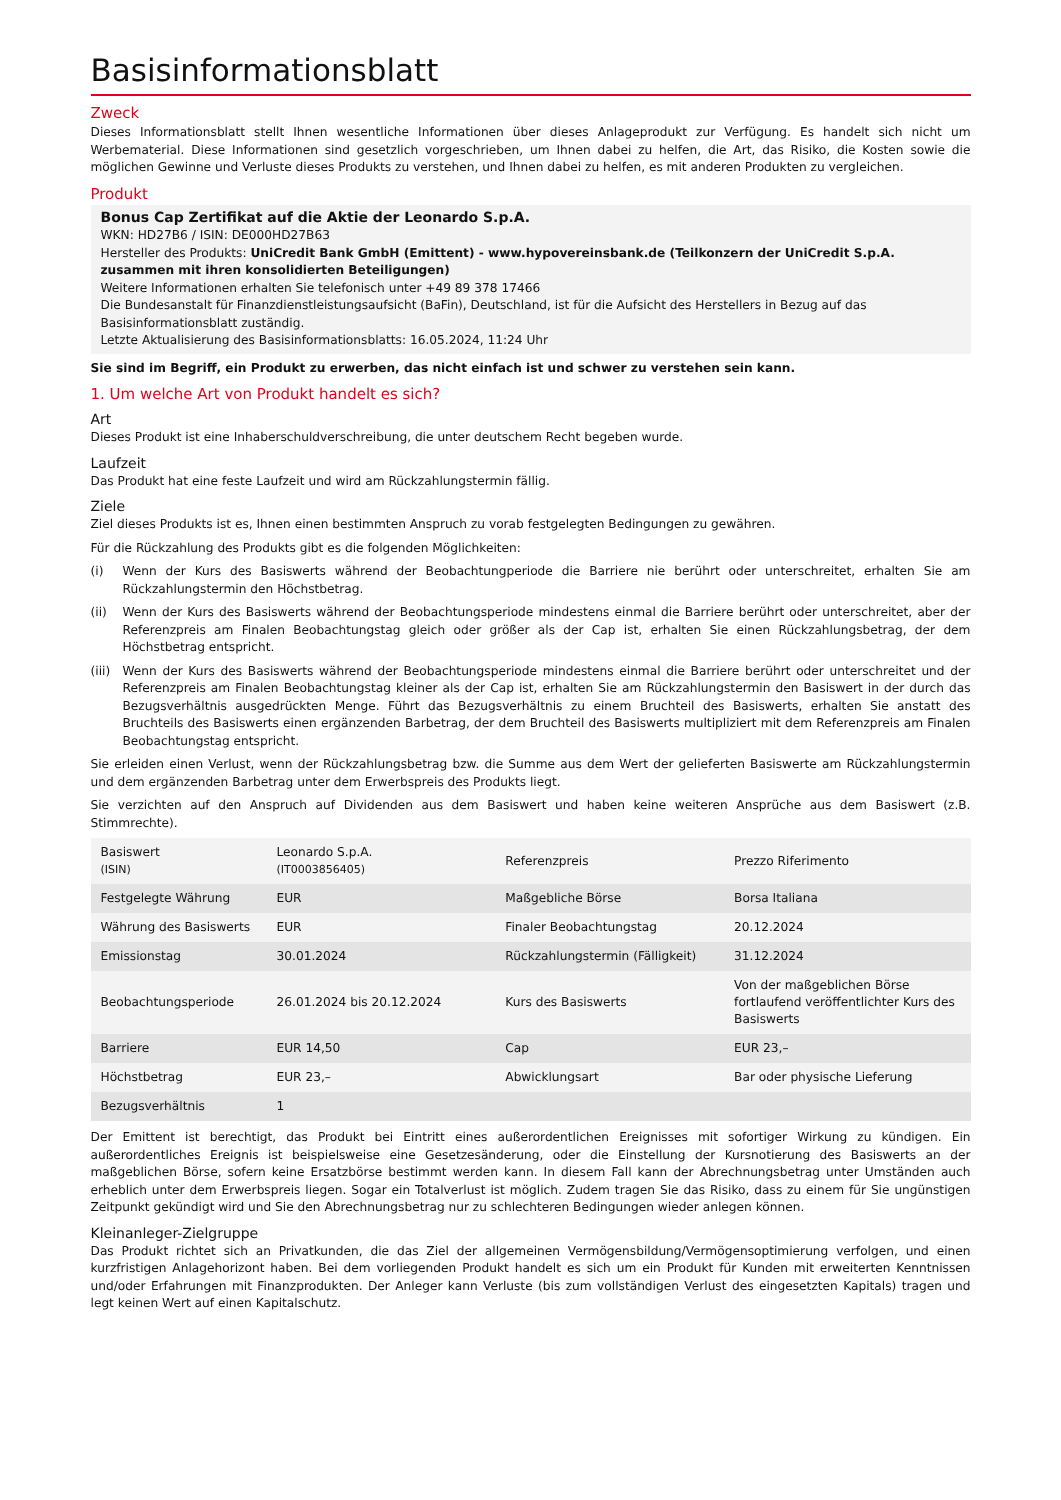Basisinformationsblatt
Zweck
Dieses Informationsblatt stellt Ihnen wesentliche Informationen über dieses Anlageprodukt zur Verfügung. Es handelt sich nicht um Werbematerial. Diese Informationen sind gesetzlich vorgeschrieben, um Ihnen dabei zu helfen, die Art, das Risiko, die Kosten sowie die möglichen Gewinne und Verluste dieses Produkts zu verstehen, und Ihnen dabei zu helfen, es mit anderen Produkten zu vergleichen.
Produkt
Bonus Cap Zertifikat auf die Aktie der Leonardo S.p.A.
WKN: HD27B6 / ISIN: DE000HD27B63
Hersteller des Produkts: UniCredit Bank GmbH (Emittent) - www.hypovereinsbank.de (Teilkonzern der UniCredit S.p.A. zusammen mit ihren konsolidierten Beteiligungen)
Weitere Informationen erhalten Sie telefonisch unter +49 89 378 17466
Die Bundesanstalt für Finanzdienstleistungsaufsicht (BaFin), Deutschland, ist für die Aufsicht des Herstellers in Bezug auf das Basisinformationsblatt zuständig.
Letzte Aktualisierung des Basisinformationsblatts: 16.05.2024, 11:24 Uhr
Sie sind im Begriff, ein Produkt zu erwerben, das nicht einfach ist und schwer zu verstehen sein kann.
1. Um welche Art von Produkt handelt es sich?
Art
Dieses Produkt ist eine Inhaberschuldverschreibung, die unter deutschem Recht begeben wurde.
Laufzeit
Das Produkt hat eine feste Laufzeit und wird am Rückzahlungstermin fällig.
Ziele
Ziel dieses Produkts ist es, Ihnen einen bestimmten Anspruch zu vorab festgelegten Bedingungen zu gewähren.
Für die Rückzahlung des Produkts gibt es die folgenden Möglichkeiten:
(i)
Wenn der Kurs des Basiswerts während der Beobachtungperiode die Barriere nie berührt oder unterschreitet, erhalten Sie am Rückzahlungstermin den Höchstbetrag.
(ii)
Wenn der Kurs des Basiswerts während der Beobachtungsperiode mindestens einmal die Barriere berührt oder unterschreitet, aber der Referenzpreis am Finalen Beobachtungstag gleich oder größer als der Cap ist, erhalten Sie einen Rückzahlungsbetrag, der dem Höchstbetrag entspricht.
(iii)
Wenn der Kurs des Basiswerts während der Beobachtungsperiode mindestens einmal die Barriere berührt oder unterschreitet und der Referenzpreis am Finalen Beobachtungstag kleiner als der Cap ist, erhalten Sie am Rückzahlungstermin den Basiswert in der durch das Bezugsverhältnis ausgedrückten Menge. Führt das Bezugsverhältnis zu einem Bruchteil des Basiswerts, erhalten Sie anstatt des Bruchteils des Basiswerts einen ergänzenden Barbetrag, der dem Bruchteil des Basiswerts multipliziert mit dem Referenzpreis am Finalen Beobachtungstag entspricht.
Sie erleiden einen Verlust, wenn der Rückzahlungsbetrag bzw. die Summe aus dem Wert der gelieferten Basiswerte am Rückzahlungstermin und dem ergänzenden Barbetrag unter dem Erwerbspreis des Produkts liegt.
Sie verzichten auf den Anspruch auf Dividenden aus dem Basiswert und haben keine weiteren Ansprüche aus dem Basiswert (z.B. Stimmrechte).
| Basiswert (ISIN) | Leonardo S.p.A. (IT0003856405) | Referenzpreis | Prezzo Riferimento |
| Festgelegte Währung | EUR | Maßgebliche Börse | Borsa Italiana |
| Währung des Basiswerts | EUR | Finaler Beobachtungstag | 20.12.2024 |
| Emissionstag | 30.01.2024 | Rückzahlungstermin (Fälligkeit) | 31.12.2024 |
| Beobachtungsperiode | 26.01.2024 bis 20.12.2024 | Kurs des Basiswerts | Von der maßgeblichen Börse fortlaufend veröffentlichter Kurs des Basiswerts |
| Barriere | EUR 14,50 | Cap | EUR 23,– |
| Höchstbetrag | EUR 23,– | Abwicklungsart | Bar oder physische Lieferung |
| Bezugsverhältnis | 1 | | |
Der Emittent ist berechtigt, das Produkt bei Eintritt eines außerordentlichen Ereignisses mit sofortiger Wirkung zu kündigen. Ein außerordentliches Ereignis ist beispielsweise eine Gesetzesänderung, oder die Einstellung der Kursnotierung des Basiswerts an der maßgeblichen Börse, sofern keine Ersatzbörse bestimmt werden kann. In diesem Fall kann der Abrechnungsbetrag unter Umständen auch erheblich unter dem Erwerbspreis liegen. Sogar ein Totalverlust ist möglich. Zudem tragen Sie das Risiko, dass zu einem für Sie ungünstigen Zeitpunkt gekündigt wird und Sie den Abrechnungsbetrag nur zu schlechteren Bedingungen wieder anlegen können.
Kleinanleger-Zielgruppe
Das Produkt richtet sich an Privatkunden, die das Ziel der allgemeinen Vermögensbildung/Vermögensoptimierung verfolgen, und einen kurzfristigen Anlagehorizont haben. Bei dem vorliegenden Produkt handelt es sich um ein Produkt für Kunden mit erweiterten Kenntnissen und/oder Erfahrungen mit Finanzprodukten. Der Anleger kann Verluste (bis zum vollständigen Verlust des eingesetzten Kapitals) tragen und legt keinen Wert auf einen Kapitalschutz.